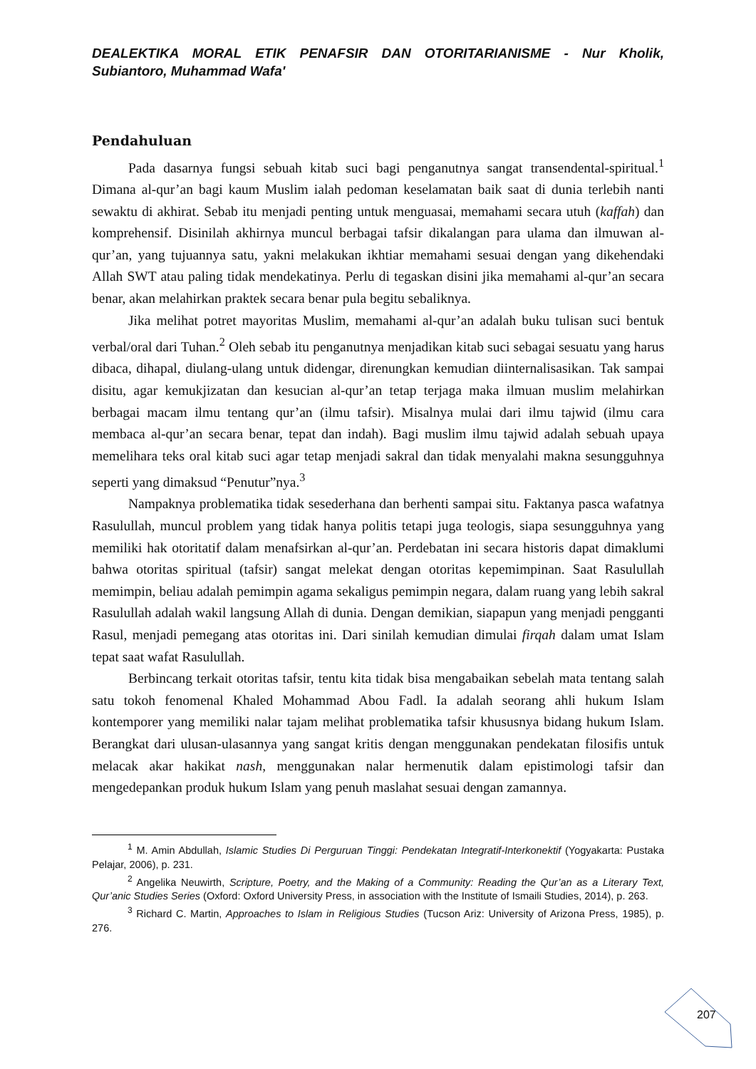DEALEKTIKA MORAL ETIK PENAFSIR DAN OTORITARIANISME - Nur Kholik, Subiantoro, Muhammad Wafa'
Pendahuluan
Pada dasarnya fungsi sebuah kitab suci bagi penganutnya sangat transendental-spiritual.<sup>1</sup> Dimana al-qur’an bagi kaum Muslim ialah pedoman keselamatan baik saat di dunia terlebih nanti sewaktu di akhirat. Sebab itu menjadi penting untuk menguasai, memahami secara utuh (kaffah) dan komprehensif. Disinilah akhirnya muncul berbagai tafsir dikalangan para ulama dan ilmuwan al-qur’an, yang tujuannya satu, yakni melakukan ikhtiar memahami sesuai dengan yang dikehendaki Allah SWT atau paling tidak mendekatinya. Perlu di tegaskan disini jika memahami al-qur’an secara benar, akan melahirkan praktek secara benar pula begitu sebaliknya.
Jika melihat potret mayoritas Muslim, memahami al-qur’an adalah buku tulisan suci bentuk verbal/oral dari Tuhan.<sup>2</sup> Oleh sebab itu penganutnya menjadikan kitab suci sebagai sesuatu yang harus dibaca, dihapal, diulang-ulang untuk didengar, direnungkan kemudian diinternalisasikan. Tak sampai disitu, agar kemukjizatan dan kesucian al-qur’an tetap terjaga maka ilmuan muslim melahirkan berbagai macam ilmu tentang qur’an (ilmu tafsir). Misalnya mulai dari ilmu tajwid (ilmu cara membaca al-qur’an secara benar, tepat dan indah). Bagi muslim ilmu tajwid adalah sebuah upaya memelihara teks oral kitab suci agar tetap menjadi sakral dan tidak menyalahi makna sesungguhnya seperti yang dimaksud “Penutur”nya.<sup>3</sup>
Nampaknya problematika tidak sesederhana dan berhenti sampai situ. Faktanya pasca wafatnya Rasulullah, muncul problem yang tidak hanya politis tetapi juga teologis, siapa sesungguhnya yang memiliki hak otoritatif dalam menafsirkan al-qur’an. Perdebatan ini secara historis dapat dimaklumi bahwa otoritas spiritual (tafsir) sangat melekat dengan otoritas kepemimpinan. Saat Rasulullah memimpin, beliau adalah pemimpin agama sekaligus pemimpin negara, dalam ruang yang lebih sakral Rasulullah adalah wakil langsung Allah di dunia. Dengan demikian, siapapun yang menjadi pengganti Rasul, menjadi pemegang atas otoritas ini. Dari sinilah kemudian dimulai firqah dalam umat Islam tepat saat wafat Rasulullah.
Berbincang terkait otoritas tafsir, tentu kita tidak bisa mengabaikan sebelah mata tentang salah satu tokoh fenomenal Khaled Mohammad Abou Fadl. Ia adalah seorang ahli hukum Islam kontemporer yang memiliki nalar tajam melihat problematika tafsir khususnya bidang hukum Islam. Berangkat dari ulusan-ulasannya yang sangat kritis dengan menggunakan pendekatan filosifis untuk melacak akar hakikat nash, menggunakan nalar hermenutik dalam epistimologi tafsir dan mengedepankan produk hukum Islam yang penuh maslahat sesuai dengan zamannya.
<sup>1</sup> M. Amin Abdullah, Islamic Studies Di Perguruan Tinggi: Pendekatan Integratif-Interkonektif (Yogyakarta: Pustaka Pelajar, 2006), p. 231.
<sup>2</sup> Angelika Neuwirth, Scripture, Poetry, and the Making of a Community: Reading the Qur’an as a Literary Text, Qur’anic Studies Series (Oxford: Oxford University Press, in association with the Institute of Ismaili Studies, 2014), p. 263.
<sup>3</sup> Richard C. Martin, Approaches to Islam in Religious Studies (Tucson Ariz: University of Arizona Press, 1985), p. 276.
207